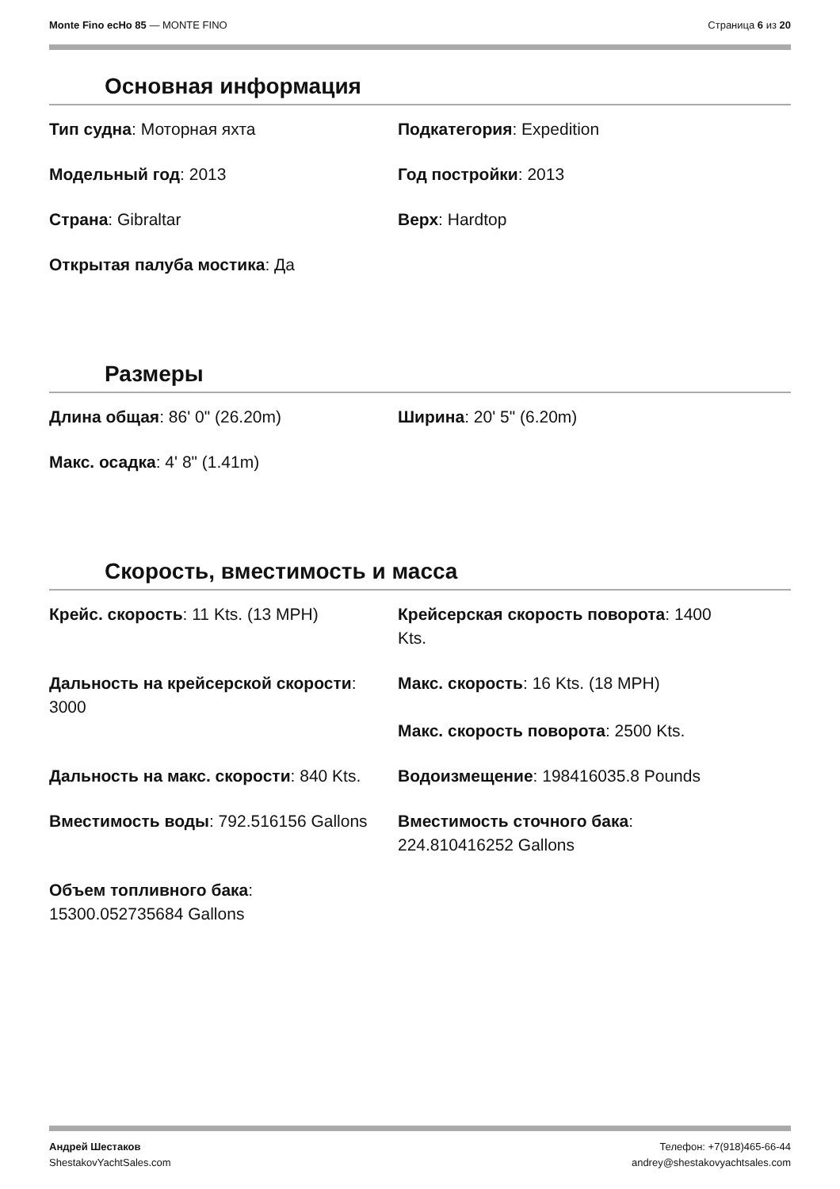Monte Fino ecHo 85 — MONTE FINO
Страница 6 из 20
Основная информация
Тип судна: Моторная яхта
Подкатегория: Expedition
Модельный год: 2013
Год постройки: 2013
Страна: Gibraltar
Верх: Hardtop
Открытая палуба мостика: Да
Размеры
Длина общая: 86' 0" (26.20m)
Ширина: 20' 5" (6.20m)
Макс. осадка: 4' 8" (1.41m)
Скорость, вместимость и масса
Крейс. скорость: 11 Kts. (13 MPH)
Крейсерская скорость поворота: 1400 Kts.
Дальность на крейсерской скорости: 3000
Макс. скорость: 16 Kts. (18 MPH)
Макс. скорость поворота: 2500 Kts.
Дальность на макс. скорости: 840 Kts.
Водоизмещение: 198416035.8 Pounds
Вместимость воды: 792.516156 Gallons
Вместимость сточного бака: 224.810416252 Gallons
Объем топливного бака: 15300.052735684 Gallons
Андрей Шестаков
ShestakovYachtSales.com
Телефон: +7(918)465-66-44
andrey@shestakovyachtsales.com